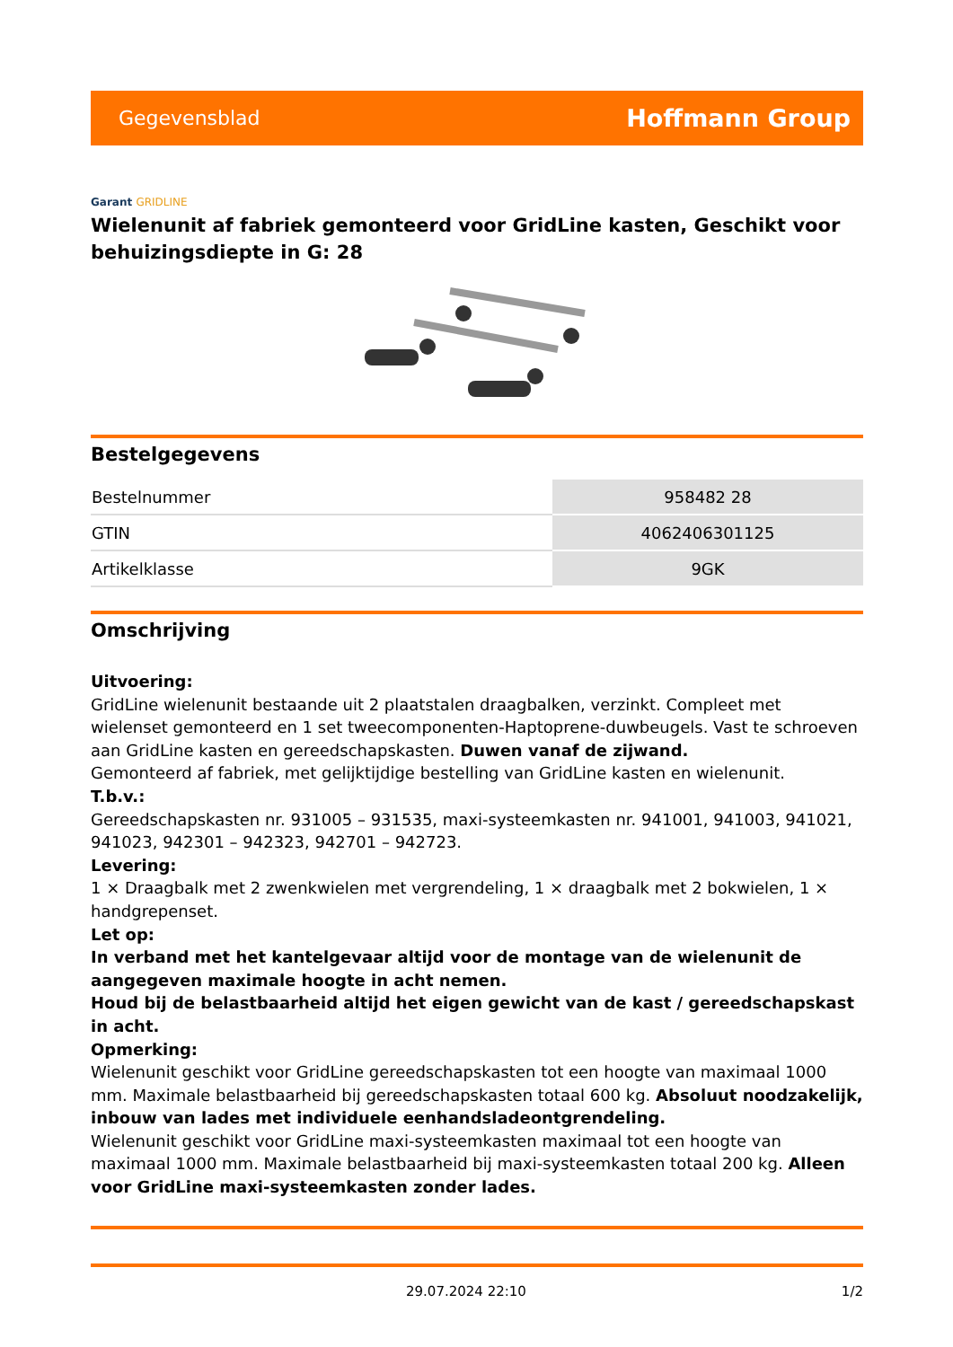Gegevensblad
Hoffmann Group
Garant GRIDLINE
Wielenunit af fabriek gemonteerd voor GridLine kasten, Geschikt voor behuizingsdiepte in G: 28
Bestelgegevens
| Bestelnummer | 958482 28 |
| GTIN | 4062406301125 |
| Artikelklasse | 9GK |
Omschrijving
Uitvoering:
GridLine wielenunit bestaande uit 2 plaatstalen draagbalken, verzinkt. Compleet met wielenset gemonteerd en 1 set tweecomponenten-Haptoprene-duwbeugels. Vast te schroeven aan GridLine kasten en gereedschapskasten. Duwen vanaf de zijwand.
Gemonteerd af fabriek, met gelijktijdige bestelling van GridLine kasten en wielenunit.
T.b.v.:
Gereedschapskasten nr. 931005 – 931535, maxi-systeemkasten nr. 941001, 941003, 941021, 941023, 942301 – 942323, 942701 – 942723.
Levering:
1 × Draagbalk met 2 zwenkwielen met vergrendeling, 1 × draagbalk met 2 bokwielen, 1 × handgrepenset.
Let op:
In verband met het kantelgevaar altijd voor de montage van de wielenunit de aangegeven maximale hoogte in acht nemen.
Houd bij de belastbaarheid altijd het eigen gewicht van de kast / gereedschapskast in acht.
Opmerking:
Wielenunit geschikt voor GridLine gereedschapskasten tot een hoogte van maximaal 1000 mm. Maximale belastbaarheid bij gereedschapskasten totaal 600 kg. Absoluut noodzakelijk, inbouw van lades met individuele eenhandsladeontgrendeling.
Wielenunit geschikt voor GridLine maxi-systeemkasten maximaal tot een hoogte van maximaal 1000 mm. Maximale belastbaarheid bij maxi-systeemkasten totaal 200 kg. Alleen voor GridLine maxi-systeemkasten zonder lades.
29.07.2024 22:10 1/2